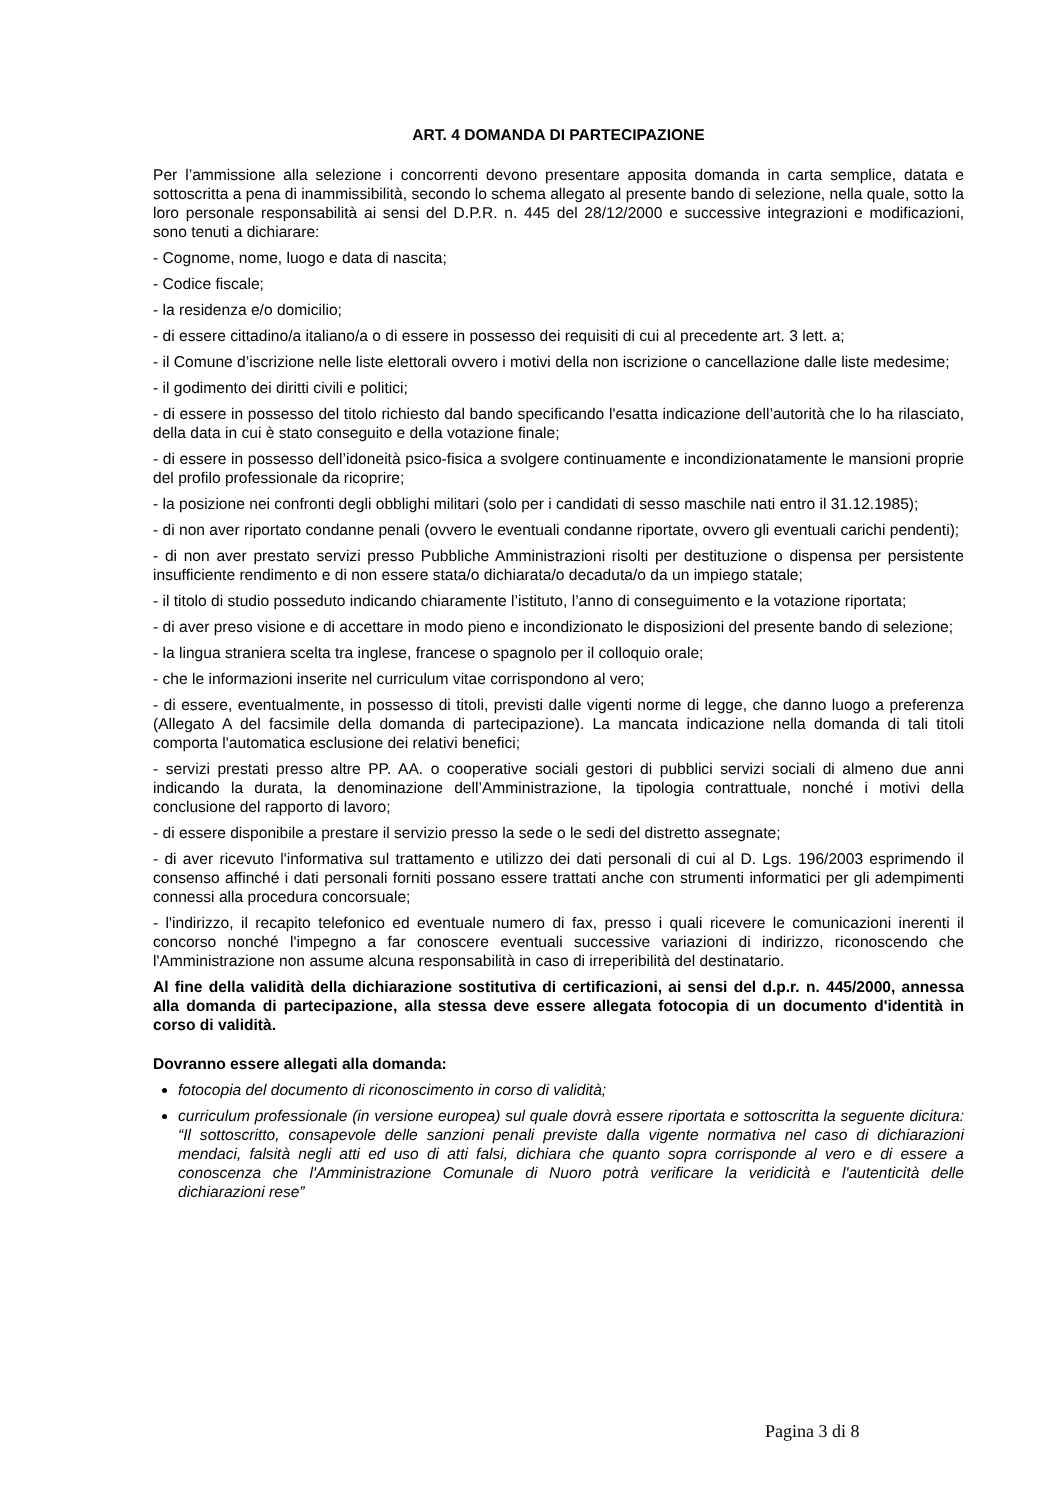ART. 4 DOMANDA DI PARTECIPAZIONE
Per l’ammissione alla selezione i concorrenti devono presentare apposita domanda in carta semplice, datata e sottoscritta a pena di inammissibilità, secondo lo schema allegato al presente bando di selezione, nella quale, sotto la loro personale responsabilità ai sensi del D.P.R. n. 445 del 28/12/2000 e successive integrazioni e modificazioni, sono tenuti a dichiarare:
- Cognome, nome, luogo e data di nascita;
- Codice fiscale;
- la residenza e/o domicilio;
- di essere cittadino/a italiano/a o di essere in possesso dei requisiti di cui al precedente art. 3 lett. a;
- il Comune d’iscrizione nelle liste elettorali ovvero i motivi della non iscrizione o cancellazione dalle liste medesime;
- il godimento dei diritti civili e politici;
- di essere in possesso del titolo richiesto dal bando specificando l'esatta indicazione dell’autorità che lo ha rilasciato, della data in cui è stato conseguito e della votazione finale;
- di essere in possesso dell’idoneità psico-fisica a svolgere continuamente e incondizionatamente le mansioni proprie del profilo professionale da ricoprire;
- la posizione nei confronti degli obblighi militari (solo per i candidati di sesso maschile nati entro il 31.12.1985);
- di non aver riportato condanne penali (ovvero le eventuali condanne riportate, ovvero gli eventuali carichi pendenti);
- di non aver prestato servizi presso Pubbliche Amministrazioni risolti per destituzione o dispensa per persistente insufficiente rendimento e di non essere stata/o dichiarata/o decaduta/o da un impiego statale;
- il titolo di studio posseduto indicando chiaramente l’istituto, l’anno di conseguimento e la votazione riportata;
- di aver preso visione e di accettare in modo pieno e incondizionato le disposizioni del presente bando di selezione;
- la lingua straniera scelta tra inglese, francese o spagnolo per il colloquio orale;
- che le informazioni inserite nel curriculum vitae corrispondono al vero;
- di essere, eventualmente, in possesso di titoli, previsti dalle vigenti norme di legge, che danno luogo a preferenza (Allegato A del facsimile della domanda di partecipazione). La mancata indicazione nella domanda di tali titoli comporta l'automatica esclusione dei relativi benefici;
- servizi prestati presso altre PP. AA. o cooperative sociali gestori di pubblici servizi sociali di almeno due anni indicando la durata, la denominazione dell’Amministrazione, la tipologia contrattuale, nonché i motivi della conclusione del rapporto di lavoro;
- di essere disponibile a prestare il servizio presso la sede o le sedi del distretto assegnate;
- di aver ricevuto l'informativa sul trattamento e utilizzo dei dati personali di cui al D. Lgs. 196/2003 esprimendo il consenso affinché i dati personali forniti possano essere trattati anche con strumenti informatici per gli adempimenti connessi alla procedura concorsuale;
- l'indirizzo, il recapito telefonico ed eventuale numero di fax, presso i quali ricevere le comunicazioni inerenti il concorso nonché l'impegno a far conoscere eventuali successive variazioni di indirizzo, riconoscendo che l'Amministrazione non assume alcuna responsabilità in caso di irreperibilità del destinatario.
Al fine della validità della dichiarazione sostitutiva di certificazioni, ai sensi del d.p.r. n. 445/2000, annessa alla domanda di partecipazione, alla stessa deve essere allegata fotocopia di un documento d'identità in corso di validità.
Dovranno essere allegati alla domanda:
fotocopia del documento di riconoscimento in corso di validità;
curriculum professionale (in versione europea) sul quale dovrà essere riportata e sottoscritta la seguente dicitura: “Il sottoscritto, consapevole delle sanzioni penali previste dalla vigente normativa nel caso di dichiarazioni mendaci, falsità negli atti ed uso di atti falsi, dichiara che quanto sopra corrisponde al vero e di essere a conoscenza che l'Amministrazione Comunale di Nuoro potrà verificare la veridicità e l'autenticità delle dichiarazioni rese”
Pagina 3 di 8